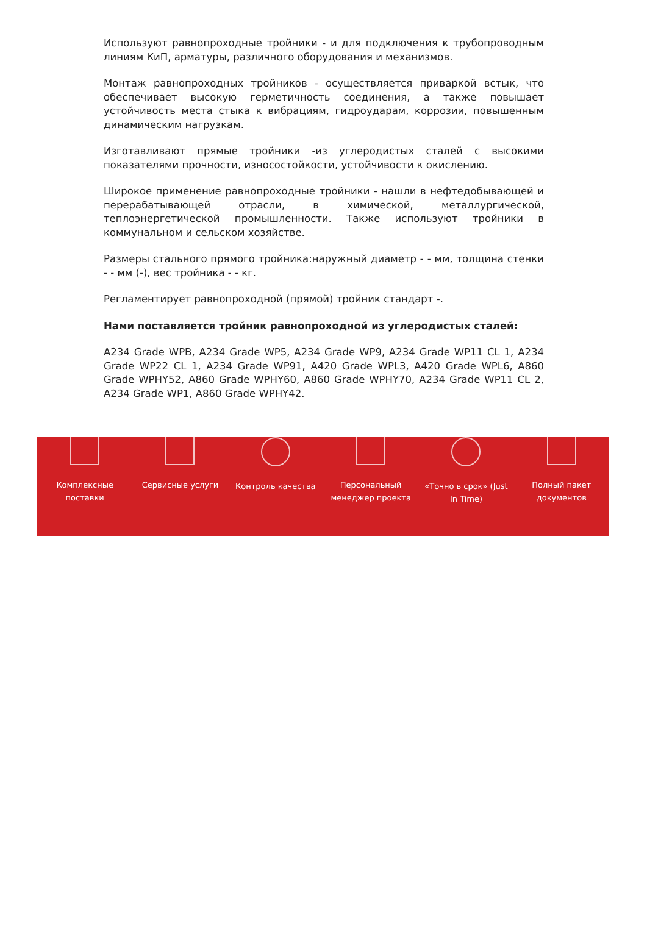Используют равнопроходные тройники - и для подключения к трубопроводным линиям КиП, арматуры, различного оборудования и механизмов.
Монтаж равнопроходных тройников - осуществляется приваркой встык, что обеспечивает высокую герметичность соединения, а также повышает устойчивость места стыка к вибрациям, гидроударам, коррозии, повышенным динамическим нагрузкам.
Изготавливают прямые тройники -из углеродистых сталей с высокими показателями прочности, износостойкости, устойчивости к окислению.
Широкое применение равнопроходные тройники - нашли в нефтедобывающей и перерабатывающей отрасли, в химической, металлургической, теплоэнергетической промышленности. Также используют тройники в коммунальном и сельском хозяйстве.
Размеры стального прямого тройника:наружный диаметр - - мм, толщина стенки - - мм (-), вес тройника - - кг.
Регламентирует равнопроходной (прямой) тройник стандарт -.
Нами поставляется тройник равнопроходной из углеродистых сталей:
A234 Grade WPB, A234 Grade WP5, A234 Grade WP9, A234 Grade WP11 CL 1, A234 Grade WP22 CL 1, A234 Grade WP91, A420 Grade WPL3, A420 Grade WPL6, A860 Grade WPHY52, A860 Grade WPHY60, A860 Grade WPHY70, A234 Grade WP11 CL 2, A234 Grade WP1, A860 Grade WPHY42.
Комплексные
поставки
Сервисные услуги Контроль качества Персональный
менеджер проекта
«Точно в срок» (Just
In Time)
Полный пакет
документов